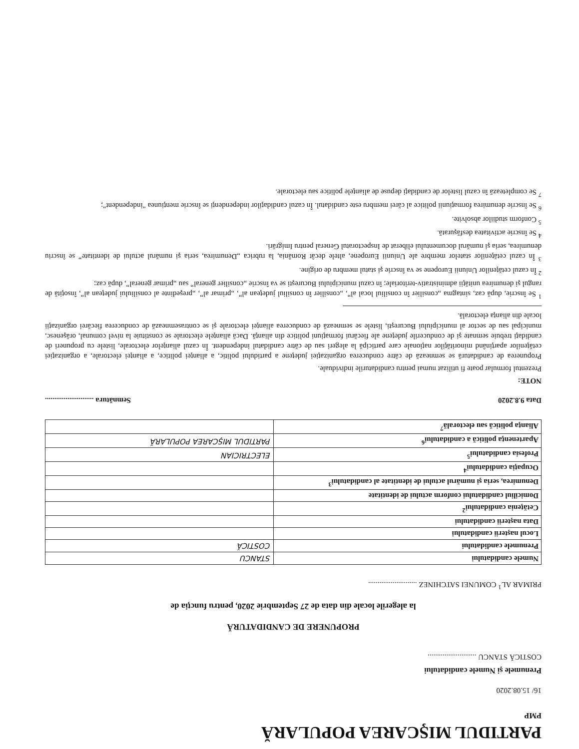PARTIDUL MIŞCAREA POPULARĂ
PMP
16/ 15.08.2020
Prenumele şi Numele candidatului
COSTICĂ STANCU ..........................
PROPUNERE DE CANDIDATURĂ
la alegerile locale din data de 27 Septembrie 2020, pentru funcţia de
PRIMAR AL<sup>1</sup> COMUNEI SATCHINEZ ..........................
| Numele candidatului | STANCU |
| Prenumele candidatului | COSTICĂ |
| Locul naşterii candidatului | |
| Data naşterii candidatului | |
| Cetăţenia candidatului<sup>2</sup> | |
| Domiciliul candidatului conform actului de identitate | |
| Denumirea, seria şi numărul actului de identitate al candidatului<sup>3</sup> | |
| Ocupaţia candidatului<sup>4</sup> | |
| Profesia candidatului<sup>5</sup> | ELECTRICIAN |
| Apartenenţa politică a candidatului<sup>6</sup> | PARTIDUL MIŞCAREA POPULARĂ |
| Alianţa politică sau electorală<sup>7</sup> | |
Data 9.8.2020 Semnătura ..........................
NOTE:
Prezentul formular poate fi utilizat numai pentru candidaturile individuale.
Propunerea de candidatură se semnează de către conducerea organizaţiei judeţene a partidului politic, a alianţei politice, a alianţei electorale, a organizaţiei cetăţenilor aparţinând minorităţilor naţionale care participă la alegeri sau de către candidatul independent. În cazul alianţelor electorale, listele cu propuneri de candidaţi trebuie semnate şi de conducerile judeţene ale fiecărui formaţiuni politice din alianţă. Dacă alianţele electorale se constituie la nivel comunal, orăşenesc, municipal sau de sector al municipiului Bucureşti, listele se semnează de conducerea alianţei electorale şi se contrasemnează de conducerea fiecărei organizaţii locale din alianţa electorală.
<sup>1</sup> Se înscrie, după caz, sintagma „consilier în consiliul local al”, „consilier în consiliul judeţean al”, „primar al”, „preşedinte al consiliului judeţean al”, însoţită de rangul şi denumirea unităţii administrativ-teritoriale; în cazul municipiului Bucureşti se va înscrie „consilier general” sau „primar general”, după caz;
<sup>2</sup> În cazul cetăţenilor Uniunii Europene se va înscrie şi statul membru de origine.
<sup>3</sup> În cazul cetăţenilor statelor membre ale Uniunii Europene, altele decât România, la rubrica „Denumirea, seria şi numărul actului de identitate” se înscriu denumirea, seria şi numărul documentului eliberat de Inspectoratul General pentru Imigrări.
<sup>4</sup> Se înscrie activitatea desfăşurată.
<sup>5</sup> Conform studiilor absolvite.
<sup>6</sup> Se înscrie denumirea formaţiunii politice al cărei membru este candidatul. În cazul candidaţilor independenţi se înscrie menţiunea "independent";
<sup>7</sup> Se completează în cazul listelor de candidaţi depuse de alianţele politice sau electorale.